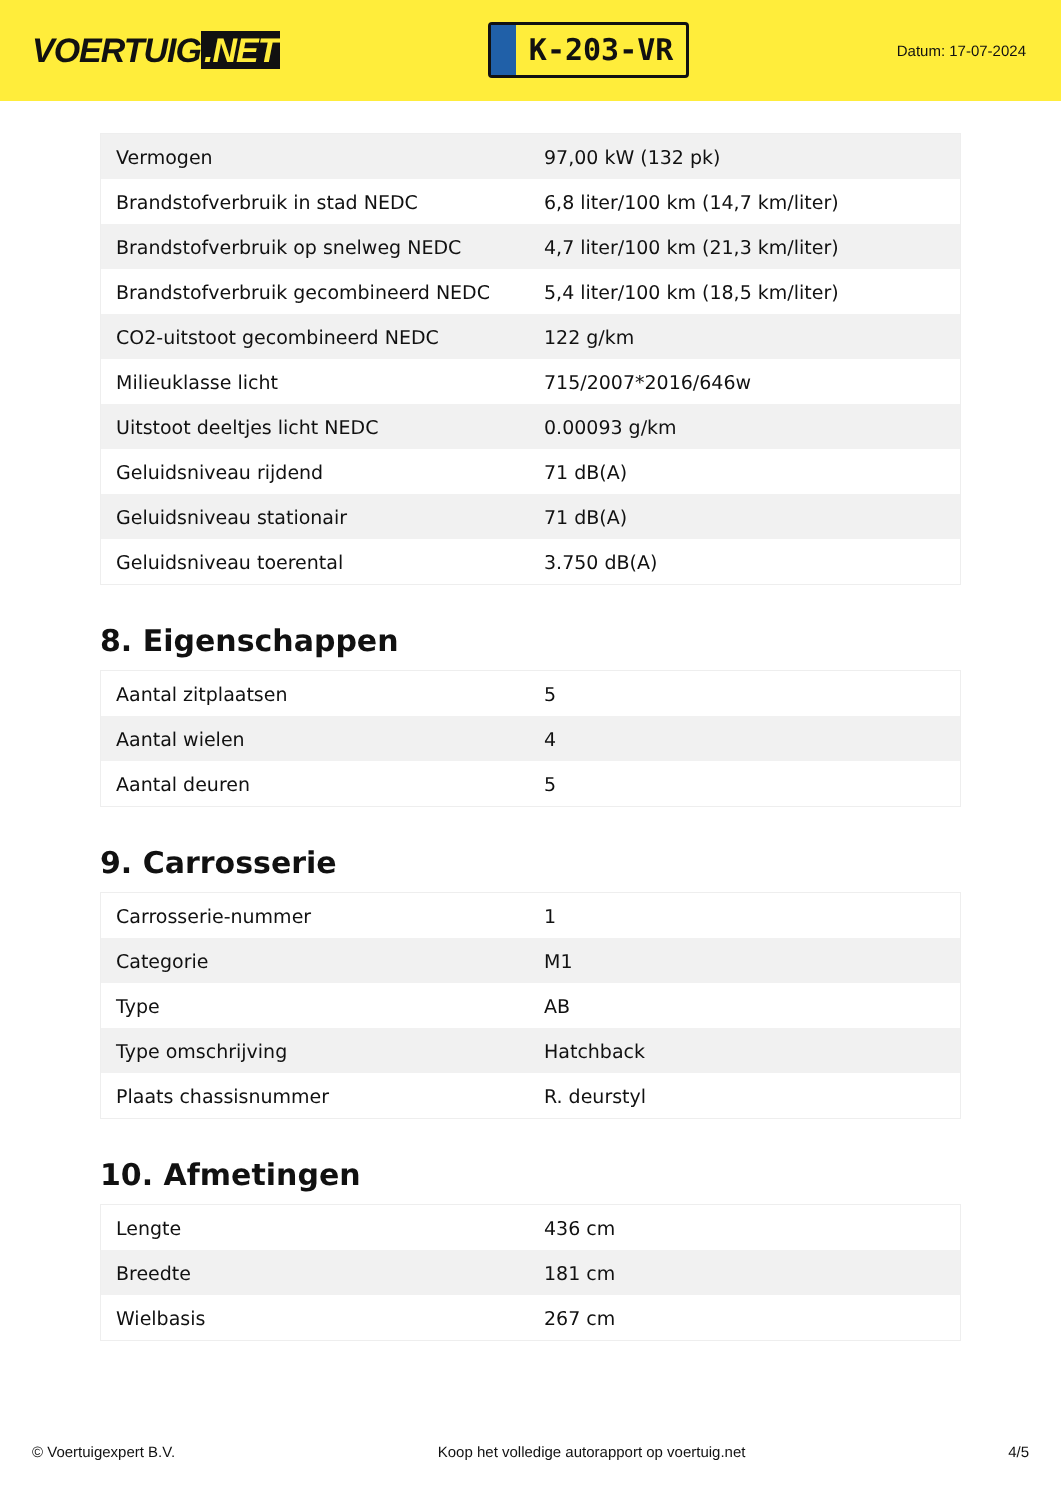VOERTUIG.NET
K-203-VR
Datum: 17-07-2024
| Vermogen | 97,00 kW (132 pk) |
| Brandstofverbruik in stad NEDC | 6,8 liter/100 km (14,7 km/liter) |
| Brandstofverbruik op snelweg NEDC | 4,7 liter/100 km (21,3 km/liter) |
| Brandstofverbruik gecombineerd NEDC | 5,4 liter/100 km (18,5 km/liter) |
| CO2-uitstoot gecombineerd NEDC | 122 g/km |
| Milieuklasse licht | 715/2007*2016/646w |
| Uitstoot deeltjes licht NEDC | 0.00093 g/km |
| Geluidsniveau rijdend | 71 dB(A) |
| Geluidsniveau stationair | 71 dB(A) |
| Geluidsniveau toerental | 3.750 dB(A) |
8. Eigenschappen
| Aantal zitplaatsen | 5 |
| Aantal wielen | 4 |
| Aantal deuren | 5 |
9. Carrosserie
| Carrosserie-nummer | 1 |
| Categorie | M1 |
| Type | AB |
| Type omschrijving | Hatchback |
| Plaats chassisnummer | R. deurstyl |
10. Afmetingen
| Lengte | 436 cm |
| Breedte | 181 cm |
| Wielbasis | 267 cm |
© Voertuigexpert B.V. Koop het volledige autorapport op voertuig.net 4/5